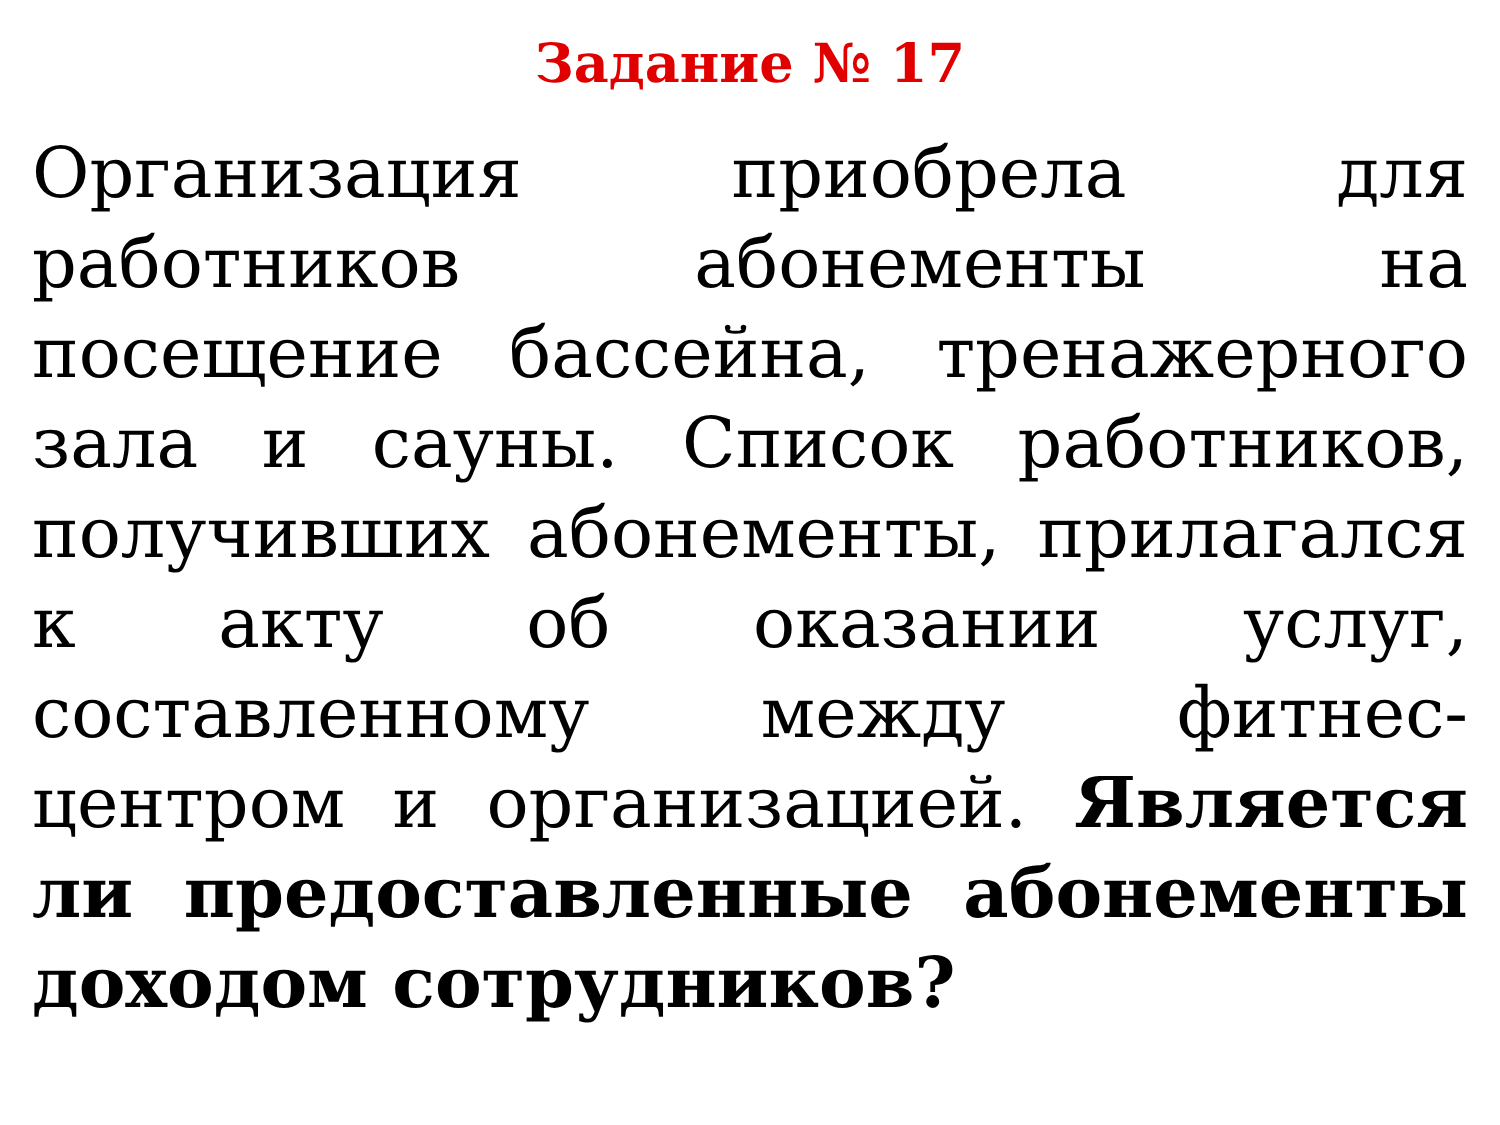Задание № 17
Организация приобрела для работников абонементы на посещение бассейна, тренажерного зала и сауны. Список работников, получивших абонементы, прилагался к акту об оказании услуг, составленному между фитнес-центром и организацией. Является ли предоставленные абонементы доходом сотрудников?